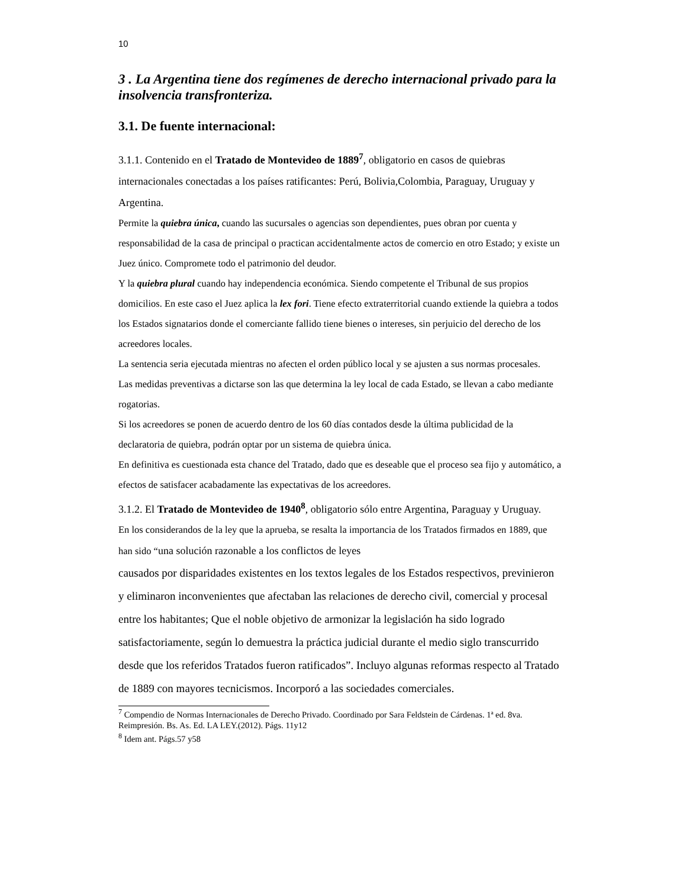10
3 . La Argentina tiene dos regímenes de derecho internacional privado para la insolvencia transfronteriza.
3.1. De fuente internacional:
3.1.1. Contenido en el Tratado de Montevideo de 1889<sup>7</sup>, obligatorio en casos de quiebras internacionales conectadas a los países ratificantes: Perú, Bolivia,Colombia, Paraguay, Uruguay y Argentina.
Permite la quiebra única, cuando las sucursales o agencias son dependientes, pues obran por cuenta y responsabilidad de la casa de principal o practican accidentalmente actos de comercio en otro Estado; y existe un Juez único. Compromete todo el patrimonio del deudor.
Y la quiebra plural cuando hay independencia económica. Siendo competente el Tribunal de sus propios domicilios. En este caso el Juez aplica la lex fori. Tiene efecto extraterritorial cuando extiende la quiebra a todos los Estados signatarios donde el comerciante fallido tiene bienes o intereses, sin perjuicio del derecho de los acreedores locales.
La sentencia seria ejecutada mientras no afecten el orden público local y se ajusten a sus normas procesales.
Las medidas preventivas a dictarse son las que determina la ley local de cada Estado, se llevan a cabo mediante rogatorias.
Si los acreedores se ponen de acuerdo dentro de los 60 días contados desde la última publicidad de la declaratoria de quiebra, podrán optar por un sistema de quiebra única.
En definitiva es cuestionada esta chance del Tratado, dado que es deseable que el proceso sea fijo y automático, a efectos de satisfacer acabadamente las expectativas de los acreedores.
3.1.2. El Tratado de Montevideo de 1940<sup>8</sup>, obligatorio sólo entre Argentina, Paraguay y Uruguay.
En los considerandos de la ley que la aprueba, se resalta la importancia de los Tratados firmados en 1889, que han sido “una solución razonable a los conflictos de leyes
causados por disparidades existentes en los textos legales de los Estados respectivos, previnieron y eliminaron inconvenientes que afectaban las relaciones de derecho civil, comercial y procesal entre los habitantes; Que el noble objetivo de armonizar la legislación ha sido logrado satisfactoriamente, según lo demuestra la práctica judicial durante el medio siglo transcurrido desde que los referidos Tratados fueron ratificados”. Incluyo algunas reformas respecto al Tratado de 1889 con mayores tecnicismos. Incorporó a las sociedades comerciales.
<sup>7</sup> Compendio de Normas Internacionales de Derecho Privado. Coordinado por Sara Feldstein de Cárdenas. 1ª ed. 8va. Reimpresión. Bs. As. Ed. LA LEY.(2012). Págs. 11y12
<sup>8</sup> Idem ant. Págs.57 y58